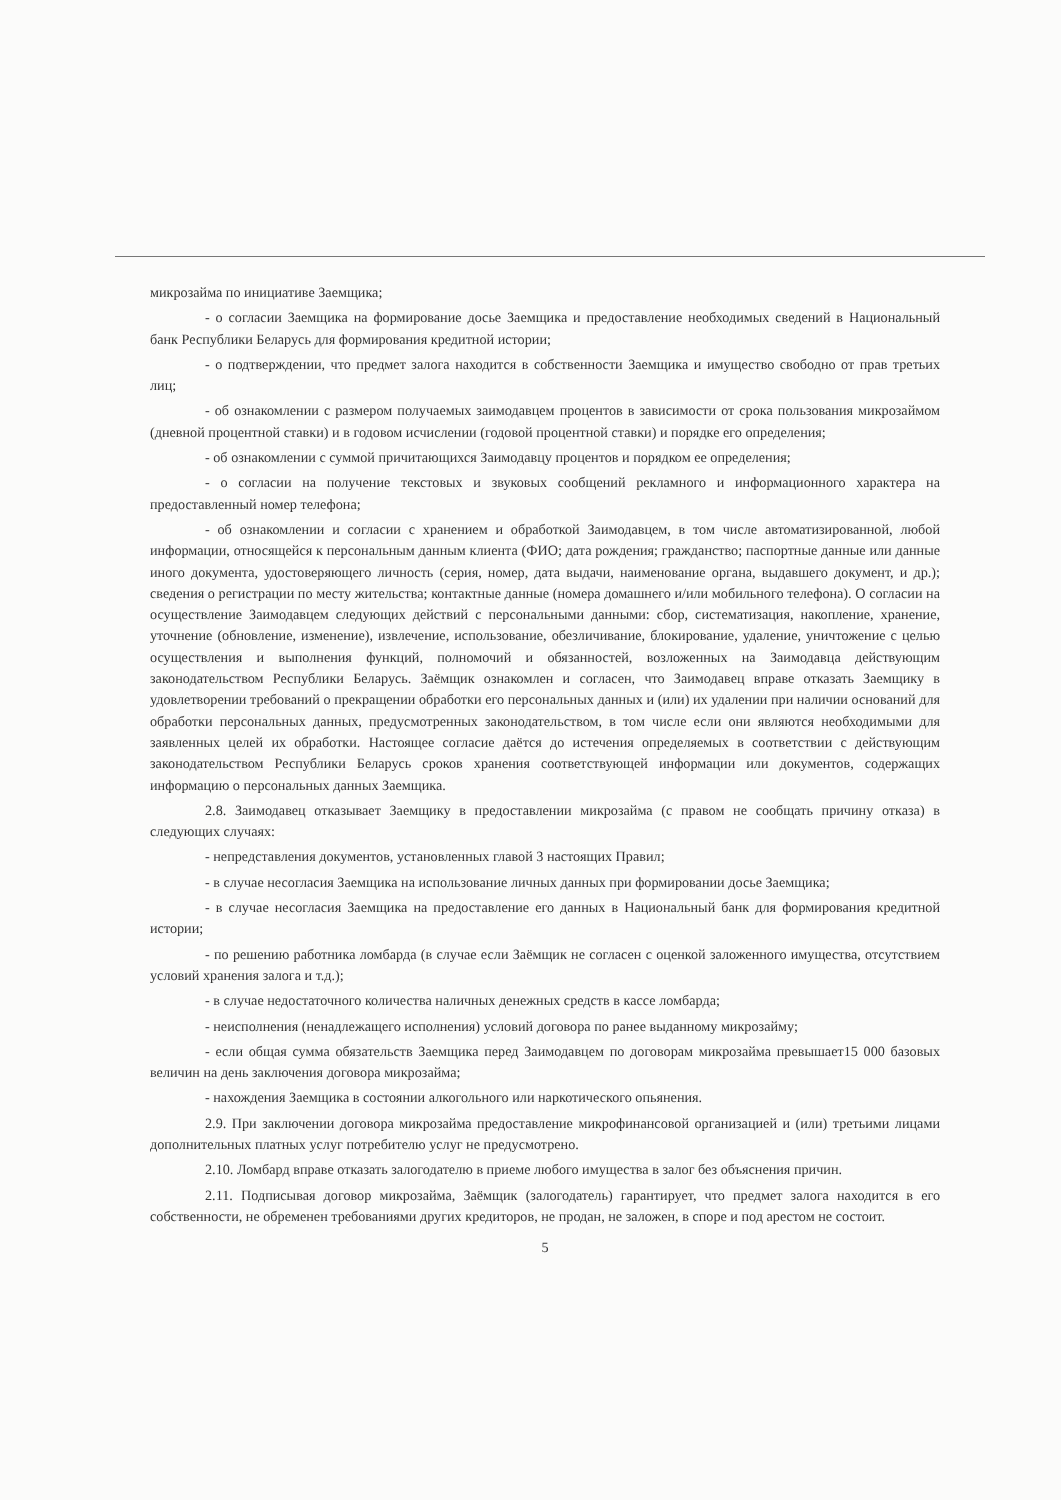микрозайма по инициативе Заемщика;
- о согласии Заемщика на формирование досье Заемщика и предоставление необходимых сведений в Национальный банк Республики Беларусь для формирования кредитной истории;
- о подтверждении, что предмет залога находится в собственности Заемщика и имущество свободно от прав третьих лиц;
- об ознакомлении с размером получаемых заимодавцем процентов в зависимости от срока пользования микрозаймом (дневной процентной ставки) и в годовом исчислении (годовой процентной ставки) и порядке его определения;
- об ознакомлении с суммой причитающихся Заимодавцу процентов и порядком ее определения;
- о согласии на получение текстовых и звуковых сообщений рекламного и информационного характера на предоставленный номер телефона;
- об ознакомлении и согласии с хранением и обработкой Заимодавцем, в том числе автоматизированной, любой информации, относящейся к персональным данным клиента (ФИО; дата рождения; гражданство; паспортные данные или данные иного документа, удостоверяющего личность (серия, номер, дата выдачи, наименование органа, выдавшего документ, и др.); сведения о регистрации по месту жительства; контактные данные (номера домашнего и/или мобильного телефона). О согласии на осуществление Заимодавцем следующих действий с персональными данными: сбор, систематизация, накопление, хранение, уточнение (обновление, изменение), извлечение, использование, обезличивание, блокирование, удаление, уничтожение с целью осуществления и выполнения функций, полномочий и обязанностей, возложенных на Заимодавца действующим законодательством Республики Беларусь. Заёмщик ознакомлен и согласен, что Заимодавец вправе отказать Заемщику в удовлетворении требований о прекращении обработки его персональных данных и (или) их удалении при наличии оснований для обработки персональных данных, предусмотренных законодательством, в том числе если они являются необходимыми для заявленных целей их обработки. Настоящее согласие даётся до истечения определяемых в соответствии с действующим законодательством Республики Беларусь сроков хранения соответствующей информации или документов, содержащих информацию о персональных данных Заемщика.
2.8. Заимодавец отказывает Заемщику в предоставлении микрозайма (с правом не сообщать причину отказа) в следующих случаях:
- непредставления документов, установленных главой 3 настоящих Правил;
- в случае несогласия Заемщика на использование личных данных при формировании досье Заемщика;
- в случае несогласия Заемщика на предоставление его данных в Национальный банк для формирования кредитной истории;
- по решению работника ломбарда (в случае если Заёмщик не согласен с оценкой заложенного имущества, отсутствием условий хранения залога и т.д.);
- в случае недостаточного количества наличных денежных средств в кассе ломбарда;
- неисполнения (ненадлежащего исполнения) условий договора по ранее выданному микрозайму;
- если общая сумма обязательств Заемщика перед Заимодавцем по договорам микрозайма превышает15 000 базовых величин на день заключения договора микрозайма;
- нахождения Заемщика в состоянии алкогольного или наркотического опьянения.
2.9. При заключении договора микрозайма предоставление микрофинансовой организацией и (или) третьими лицами дополнительных платных услуг потребителю услуг не предусмотрено.
2.10. Ломбард вправе отказать залогодателю в приеме любого имущества в залог без объяснения причин.
2.11. Подписывая договор микрозайма, Заёмщик (залогодатель) гарантирует, что предмет залога находится в его собственности, не обременен требованиями других кредиторов, не продан, не заложен, в споре и под арестом не состоит.
5